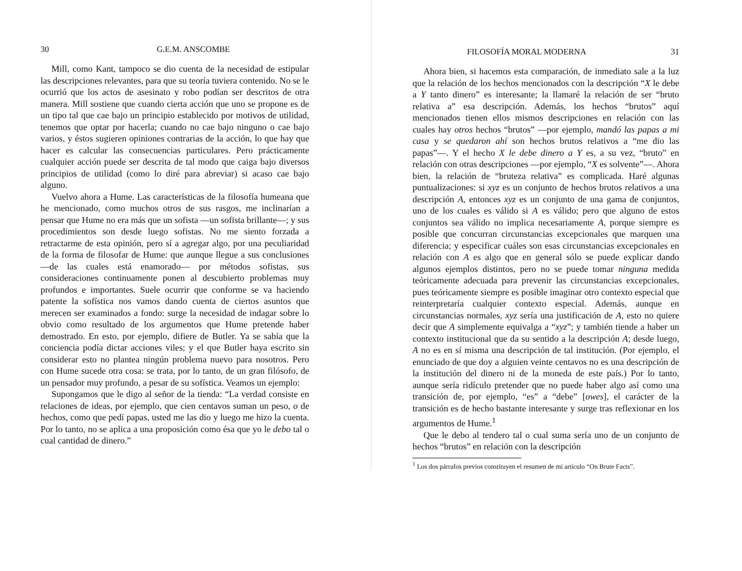30 G.E.M. ANSCOMBE
Mill, como Kant, tampoco se dio cuenta de la necesidad de estipular las descripciones relevantes, para que su teoría tuviera contenido. No se le ocurrió que los actos de asesinato y robo podían ser descritos de otra manera. Mill sostiene que cuando cierta acción que uno se propone es de un tipo tal que cae bajo un principio establecido por motivos de utilidad, tenemos que optar por hacerla; cuando no cae bajo ninguno o cae bajo varios, y éstos sugieren opiniones contrarias de la acción, lo que hay que hacer es calcular las consecuencias particulares. Pero prácticamente cualquier acción puede ser descrita de tal modo que caiga bajo diversos principios de utilidad (como lo diré para abreviar) si acaso cae bajo alguno.
Vuelvo ahora a Hume. Las características de la filosofía humeana que he mencionado, como muchos otros de sus rasgos, me inclinarían a pensar que Hume no era más que un sofista —un sofista brillante—; y sus procedimientos son desde luego sofistas. No me siento forzada a retractarme de esta opinión, pero sí a agregar algo, por una peculiaridad de la forma de filosofar de Hume: que aunque llegue a sus conclusiones —de las cuales está enamorado— por métodos sofistas, sus consideraciones continuamente ponen al descubierto problemas muy profundos e importantes. Suele ocurrir que conforme se va haciendo patente la sofística nos vamos dando cuenta de ciertos asuntos que merecen ser examinados a fondo: surge la necesidad de indagar sobre lo obvio como resultado de los argumentos que Hume pretende haber demostrado. En esto, por ejemplo, difiere de Butler. Ya se sabía que la conciencia podía dictar acciones viles; y el que Butler haya escrito sin considerar esto no plantea ningún problema nuevo para nosotros. Pero con Hume sucede otra cosa: se trata, por lo tanto, de un gran filósofo, de un pensador muy profundo, a pesar de su sofística. Veamos un ejemplo:
Supongamos que le digo al señor de la tienda: “La verdad consiste en relaciones de ideas, por ejemplo, que cien centavos suman un peso, o de hechos, como que pedí papas, usted me las dio y luego me hizo la cuenta. Por lo tanto, no se aplica a una proposición como ésa que yo le debo tal o cual cantidad de dinero.”
FILOSOFÍA MORAL MODERNA 31
Ahora bien, si hacemos esta comparación, de inmediato sale a la luz que la relación de los hechos mencionados con la descripción “X le debe a Y tanto dinero” es interesante; la llamaré la relación de ser “bruto relativa a” esa descripción. Además, los hechos “brutos” aquí mencionados tienen ellos mismos descripciones en relación con las cuales hay otros hechos “brutos” —por ejemplo, mandó las papas a mi casa y se quedaron ahí son hechos brutos relativos a “me dio las papas”—. Y el hecho X le debe dinero a Y es, a su vez, “bruto” en relación con otras descripciones —por ejemplo, “X es solvente”—. Ahora bien, la relación de “bruteza relativa” es complicada. Haré algunas puntualizaciones: si xyz es un conjunto de hechos brutos relativos a una descripción A, entonces xyz es un conjunto de una gama de conjuntos, uno de los cuales es válido si A es válido; pero que alguno de estos conjuntos sea válido no implica necesariamente A, porque siempre es posible que concurran circunstancias excepcionales que marquen una diferencia; y especificar cuáles son esas circunstancias excepcionales en relación con A es algo que en general sólo se puede explicar dando algunos ejemplos distintos, pero no se puede tomar ninguna medida teóricamente adecuada para prevenir las circunstancias excepcionales, pues teóricamente siempre es posible imaginar otro contexto especial que reinterpretaría cualquier contexto especial. Además, aunque en circunstancias normales, xyz sería una justificación de A, esto no quiere decir que A simplemente equivalga a “xyz”; y también tiende a haber un contexto institucional que da su sentido a la descripción A; desde luego, A no es en sí misma una descripción de tal institución. (Por ejemplo, el enunciado de que doy a alguien veinte centavos no es una descripción de la institución del dinero ni de la moneda de este país.) Por lo tanto, aunque sería ridículo pretender que no puede haber algo así como una transición de, por ejemplo, “es” a “debe” [owes], el carácter de la transición es de hecho bastante interesante y surge tras reflexionar en los argumentos de Hume.<sup>1</sup>
Que le debo al tendero tal o cual suma sería uno de un conjunto de hechos “brutos” en relación con la descripción
<sup>1</sup> Los dos párrafos previos constituyen el resumen de mi artículo “On Brute Facts”.